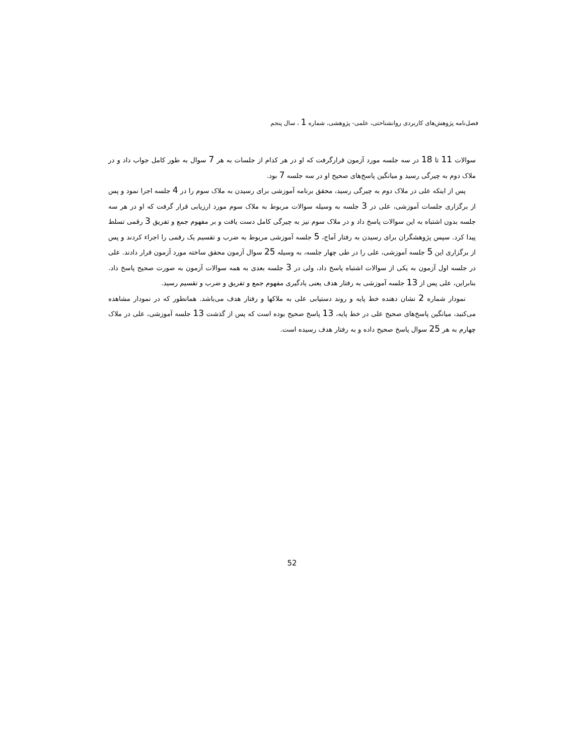فصل‌نامه پژوهش‌های کاربردی روانشناختی، علمی- پژوهشی، شماره 1 ، سال پنجم
سوالات 11 تا 18 در سه جلسه مورد آزمون قرارگرفت که او در هر کدام از جلسات به هر 7 سوال به طور کامل جواب داد و در ملاک دوم به چیرگی رسید و میانگین پاسخ‌های صحیح او در سه جلسه 7 بود.
پس از اینکه علی در ملاک دوم به چیرگی رسید، محقق برنامه آموزشی برای رسیدن به ملاک سوم را در 4 جلسه اجرا نمود و پس از برگزاری جلسات آموزشی، علی در 3 جلسه به وسیله سوالات مربوط به ملاک سوم مورد ارزیابی قرار گرفت که او در هر سه جلسه بدون اشتباه به این سوالات پاسخ داد و در ملاک سوم نیز به چیرگی کامل دست یافت و بر مفهوم جمع و تفریق 3 رقمی تسلط پیدا کرد. سپس پژوهشگران برای رسیدن به رفتار آماج، 5 جلسه آموزشی مربوط به ضرب و تقسیم یک رقمی را اجراء کردند و پس از برگزاری این 5 جلسه آموزشی، علی را در طی چهار جلسه، به وسیله 25 سوال آزمون محقق ساخته مورد آزمون قرار دادند. علی در جلسه اول آزمون به یکی از سوالات اشتباه پاسخ داد، ولی در 3 جلسه بعدی به همه سوالات آزمون به صورت صحیح پاسخ داد. بنابراین، علی پس از 13 جلسه آموزشی به رفتار هدف یعنی یادگیری مفهوم جمع و تفریق و ضرب و تقسیم رسید.
نمودار شماره 2 نشان دهنده خط پایه و روند دستیابی علی به ملاکها و رفتار هدف می‌باشد. همانطور که در نمودار مشاهده می‌کنید، میانگین پاسخ‌های صحیح علی در خط پایه، 13 پاسخ صحیح بوده است که پس از گذشت 13 جلسه آموزشی، علی در ملاک چهارم به هر 25 سوال پاسخ صحیح داده و به رفتار هدف رسیده است.
52